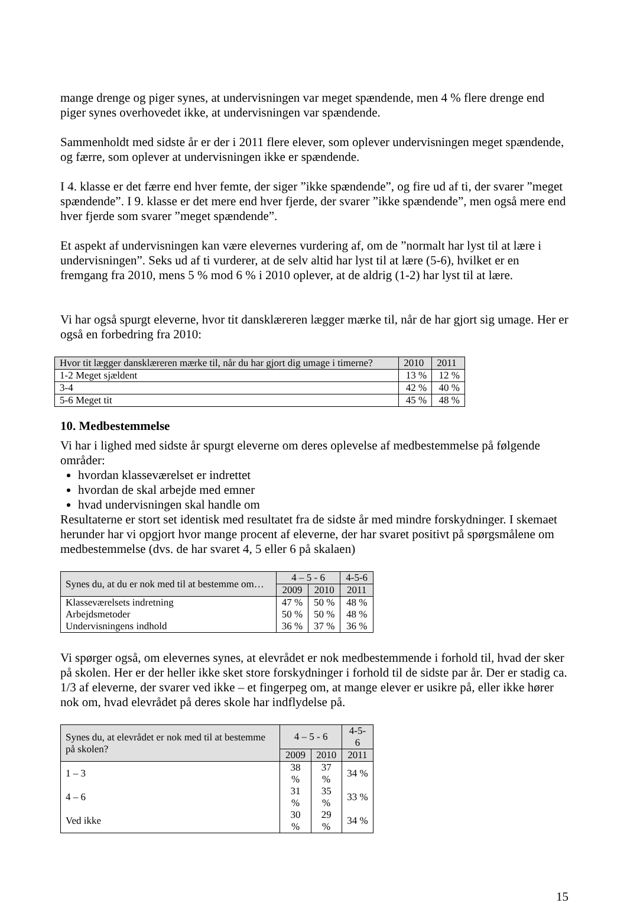mange drenge og piger synes, at undervisningen var meget spændende, men 4 % flere drenge end piger synes overhovedet ikke, at undervisningen var spændende.
Sammenholdt med sidste år er der i 2011 flere elever, som oplever undervisningen meget spændende, og færre, som oplever at undervisningen ikke er spændende.
I 4. klasse er det færre end hver femte, der siger ”ikke spændende”, og fire ud af ti, der svarer ”meget spændende”. I 9. klasse er det mere end hver fjerde, der svarer ”ikke spændende”, men også mere end hver fjerde som svarer ”meget spændende”.
Et aspekt af undervisningen kan være elevernes vurdering af, om de ”normalt har lyst til at lære i undervisningen”. Seks ud af ti vurderer, at de selv altid har lyst til at lære (5-6), hvilket er en fremgang fra 2010, mens 5 % mod 6 % i 2010 oplever, at de aldrig (1-2) har lyst til at lære.
Vi har også spurgt eleverne, hvor tit dansklæreren lægger mærke til, når de har gjort sig umage. Her er også en forbedring fra 2010:
| Hvor tit lægger dansklæreren mærke til, når du har gjort dig umage i timerne? | 2010 | 2011 |
| 1-2 Meget sjældent | 13 % | 12 % |
| 3-4 | 42 % | 40 % |
| 5-6 Meget tit | 45 % | 48 % |
10. Medbestemmelse
Vi har i lighed med sidste år spurgt eleverne om deres oplevelse af medbestemmelse på følgende områder:
hvordan klasseværelset er indrettet
hvordan de skal arbejde med emner
hvad undervisningen skal handle om
Resultaterne er stort set identisk med resultatet fra de sidste år med mindre forskydninger. I skemaet herunder har vi opgjort hvor mange procent af eleverne, der har svaret positivt på spørgsmålene om medbestemmelse (dvs. de har svaret 4, 5 eller 6 på skalaen)
| Synes du, at du er nok med til at bestemme om… | 4 – 5 - 6 | | 4-5-6 |
| | 2009 | 2010 | 2011 |
| Klasseværelsets indretning | 47 % | 50 % | 48 % |
| Arbejdsmetoder | 50 % | 50 % | 48 % |
| Undervisningens indhold | 36 % | 37 % | 36 % |
Vi spørger også, om elevernes synes, at elevrådet er nok medbestemmende i forhold til, hvad der sker på skolen. Her er der heller ikke sket store forskydninger i forhold til de sidste par år. Der er stadig ca. 1/3 af eleverne, der svarer ved ikke – et fingerpeg om, at mange elever er usikre på, eller ikke hører nok om, hvad elevrådet på deres skole har indflydelse på.
| Synes du, at elevrådet er nok med til at bestemme på skolen? | 4 – 5 - 6 | | 4-5-6 |
| | 2009 | 2010 | 2011 |
| 1 – 3 | 38 % | 37 % | 34 % |
| 4 – 6 | 31 % | 35 % | 33 % |
| Ved ikke | 30 % | 29 % | 34 % |
15